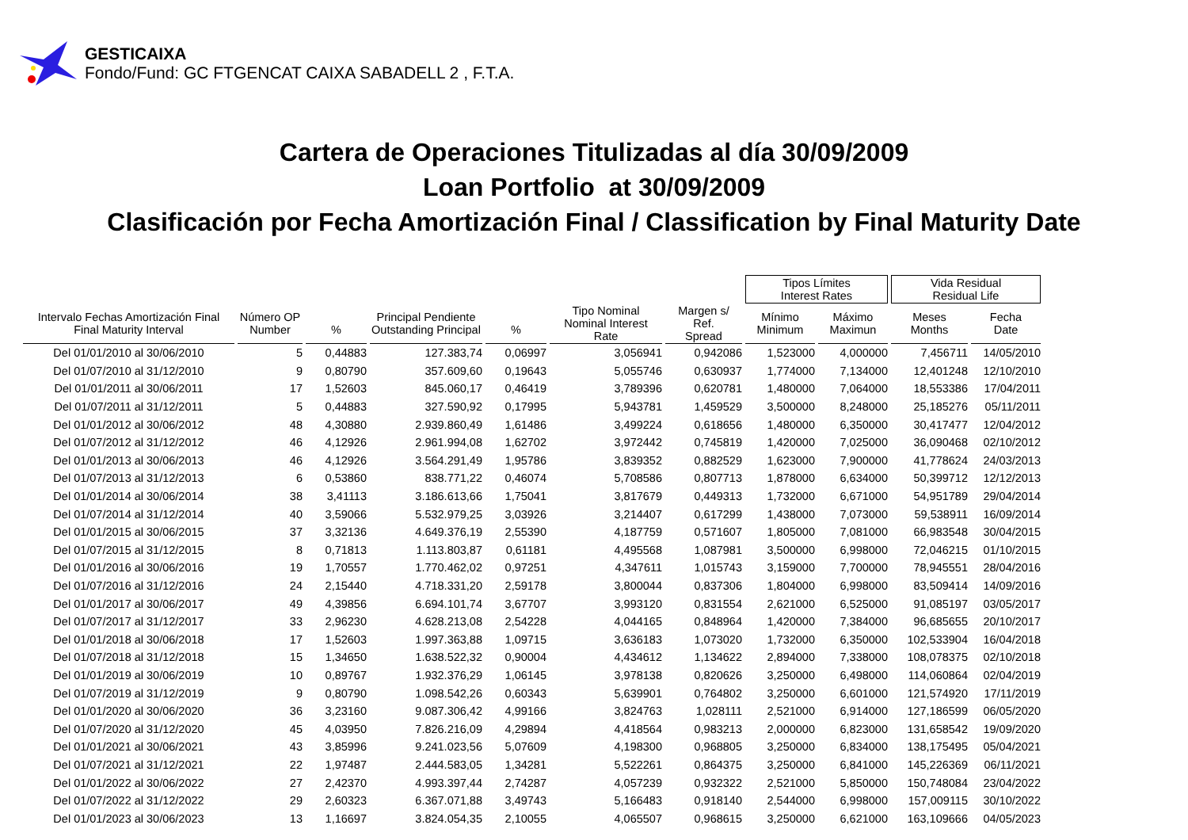GESTICAIXA
Fondo/Fund: GC FTGENCAT CAIXA SABADELL 2 , F.T.A.
Cartera de Operaciones Titulizadas al día 30/09/2009
Loan Portfolio at 30/09/2009
Clasificación por Fecha Amortización Final / Classification by Final Maturity Date
| | | | | | | | Tipos Límites Interest Rates | | Vida Residual Residual Life | |
| --- | --- | --- | --- | --- | --- | --- | --- | --- | --- | --- |
| Intervalo Fechas Amortización Final Final Maturity Interval | Número OP Number | % | Principal Pendiente Outstanding Principal | % | Tipo Nominal Nominal Interest Rate | Margen s/ Ref. Spread | Mínimo Minimum | Máximo Maximun | Meses Months | Fecha Date |
| Del 01/01/2010 al 30/06/2010 | 5 | 0,44883 | 127.383,74 | 0,06997 | 3,056941 | 0,942086 | 1,523000 | 4,000000 | 7,456711 | 14/05/2010 |
| Del 01/07/2010 al 31/12/2010 | 9 | 0,80790 | 357.609,60 | 0,19643 | 5,055746 | 0,630937 | 1,774000 | 7,134000 | 12,401248 | 12/10/2010 |
| Del 01/01/2011 al 30/06/2011 | 17 | 1,52603 | 845.060,17 | 0,46419 | 3,789396 | 0,620781 | 1,480000 | 7,064000 | 18,553386 | 17/04/2011 |
| Del 01/07/2011 al 31/12/2011 | 5 | 0,44883 | 327.590,92 | 0,17995 | 5,943781 | 1,459529 | 3,500000 | 8,248000 | 25,185276 | 05/11/2011 |
| Del 01/01/2012 al 30/06/2012 | 48 | 4,30880 | 2.939.860,49 | 1,61486 | 3,499224 | 0,618656 | 1,480000 | 6,350000 | 30,417477 | 12/04/2012 |
| Del 01/07/2012 al 31/12/2012 | 46 | 4,12926 | 2.961.994,08 | 1,62702 | 3,972442 | 0,745819 | 1,420000 | 7,025000 | 36,090468 | 02/10/2012 |
| Del 01/01/2013 al 30/06/2013 | 46 | 4,12926 | 3.564.291,49 | 1,95786 | 3,839352 | 0,882529 | 1,623000 | 7,900000 | 41,778624 | 24/03/2013 |
| Del 01/07/2013 al 31/12/2013 | 6 | 0,53860 | 838.771,22 | 0,46074 | 5,708586 | 0,807713 | 1,878000 | 6,634000 | 50,399712 | 12/12/2013 |
| Del 01/01/2014 al 30/06/2014 | 38 | 3,41113 | 3.186.613,66 | 1,75041 | 3,817679 | 0,449313 | 1,732000 | 6,671000 | 54,951789 | 29/04/2014 |
| Del 01/07/2014 al 31/12/2014 | 40 | 3,59066 | 5.532.979,25 | 3,03926 | 3,214407 | 0,617299 | 1,438000 | 7,073000 | 59,538911 | 16/09/2014 |
| Del 01/01/2015 al 30/06/2015 | 37 | 3,32136 | 4.649.376,19 | 2,55390 | 4,187759 | 0,571607 | 1,805000 | 7,081000 | 66,983548 | 30/04/2015 |
| Del 01/07/2015 al 31/12/2015 | 8 | 0,71813 | 1.113.803,87 | 0,61181 | 4,495568 | 1,087981 | 3,500000 | 6,998000 | 72,046215 | 01/10/2015 |
| Del 01/01/2016 al 30/06/2016 | 19 | 1,70557 | 1.770.462,02 | 0,97251 | 4,347611 | 1,015743 | 3,159000 | 7,700000 | 78,945551 | 28/04/2016 |
| Del 01/07/2016 al 31/12/2016 | 24 | 2,15440 | 4.718.331,20 | 2,59178 | 3,800044 | 0,837306 | 1,804000 | 6,998000 | 83,509414 | 14/09/2016 |
| Del 01/01/2017 al 30/06/2017 | 49 | 4,39856 | 6.694.101,74 | 3,67707 | 3,993120 | 0,831554 | 2,621000 | 6,525000 | 91,085197 | 03/05/2017 |
| Del 01/07/2017 al 31/12/2017 | 33 | 2,96230 | 4.628.213,08 | 2,54228 | 4,044165 | 0,848964 | 1,420000 | 7,384000 | 96,685655 | 20/10/2017 |
| Del 01/01/2018 al 30/06/2018 | 17 | 1,52603 | 1.997.363,88 | 1,09715 | 3,636183 | 1,073020 | 1,732000 | 6,350000 | 102,533904 | 16/04/2018 |
| Del 01/07/2018 al 31/12/2018 | 15 | 1,34650 | 1.638.522,32 | 0,90004 | 4,434612 | 1,134622 | 2,894000 | 7,338000 | 108,078375 | 02/10/2018 |
| Del 01/01/2019 al 30/06/2019 | 10 | 0,89767 | 1.932.376,29 | 1,06145 | 3,978138 | 0,820626 | 3,250000 | 6,498000 | 114,060864 | 02/04/2019 |
| Del 01/07/2019 al 31/12/2019 | 9 | 0,80790 | 1.098.542,26 | 0,60343 | 5,639901 | 0,764802 | 3,250000 | 6,601000 | 121,574920 | 17/11/2019 |
| Del 01/01/2020 al 30/06/2020 | 36 | 3,23160 | 9.087.306,42 | 4,99166 | 3,824763 | 1,028111 | 2,521000 | 6,914000 | 127,186599 | 06/05/2020 |
| Del 01/07/2020 al 31/12/2020 | 45 | 4,03950 | 7.826.216,09 | 4,29894 | 4,418564 | 0,983213 | 2,000000 | 6,823000 | 131,658542 | 19/09/2020 |
| Del 01/01/2021 al 30/06/2021 | 43 | 3,85996 | 9.241.023,56 | 5,07609 | 4,198300 | 0,968805 | 3,250000 | 6,834000 | 138,175495 | 05/04/2021 |
| Del 01/07/2021 al 31/12/2021 | 22 | 1,97487 | 2.444.583,05 | 1,34281 | 5,522261 | 0,864375 | 3,250000 | 6,841000 | 145,226369 | 06/11/2021 |
| Del 01/01/2022 al 30/06/2022 | 27 | 2,42370 | 4.993.397,44 | 2,74287 | 4,057239 | 0,932322 | 2,521000 | 5,850000 | 150,748084 | 23/04/2022 |
| Del 01/07/2022 al 31/12/2022 | 29 | 2,60323 | 6.367.071,88 | 3,49743 | 5,166483 | 0,918140 | 2,544000 | 6,998000 | 157,009115 | 30/10/2022 |
| Del 01/01/2023 al 30/06/2023 | 13 | 1,16697 | 3.824.054,35 | 2,10055 | 4,065507 | 0,968615 | 3,250000 | 6,621000 | 163,109666 | 04/05/2023 |